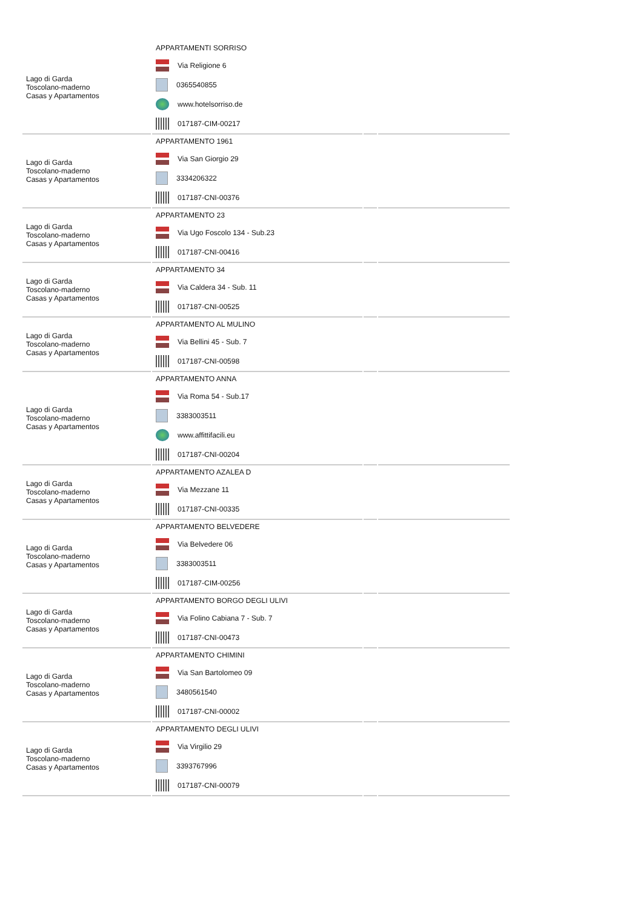| Lago di Garda Toscolano-maderno Casas y Apartamentos | APPARTAMENTI SORRISO Via Religione 6 0365540855 www.hotelsorriso.de 017187-CIM-00217 | | |
| Lago di Garda Toscolano-maderno Casas y Apartamentos | APPARTAMENTO 1961 Via San Giorgio 29 3334206322 017187-CNI-00376 | | |
| Lago di Garda Toscolano-maderno Casas y Apartamentos | APPARTAMENTO 23 Via Ugo Foscolo 134 - Sub.23 017187-CNI-00416 | | |
| Lago di Garda Toscolano-maderno Casas y Apartamentos | APPARTAMENTO 34 Via Caldera 34 - Sub. 11 017187-CNI-00525 | | |
| Lago di Garda Toscolano-maderno Casas y Apartamentos | APPARTAMENTO AL MULINO Via Bellini 45 - Sub. 7 017187-CNI-00598 | | |
| Lago di Garda Toscolano-maderno Casas y Apartamentos | APPARTAMENTO ANNA Via Roma 54 - Sub.17 3383003511 www.affittifacili.eu 017187-CNI-00204 | | |
| Lago di Garda Toscolano-maderno Casas y Apartamentos | APPARTAMENTO AZALEA D Via Mezzane 11 017187-CNI-00335 | | |
| Lago di Garda Toscolano-maderno Casas y Apartamentos | APPARTAMENTO BELVEDERE Via Belvedere 06 3383003511 017187-CIM-00256 | | |
| Lago di Garda Toscolano-maderno Casas y Apartamentos | APPARTAMENTO BORGO DEGLI ULIVI Via Folino Cabiana 7 - Sub. 7 017187-CNI-00473 | | |
| Lago di Garda Toscolano-maderno Casas y Apartamentos | APPARTAMENTO CHIMINI Via San Bartolomeo 09 3480561540 017187-CNI-00002 | | |
| Lago di Garda Toscolano-maderno Casas y Apartamentos | APPARTAMENTO DEGLI ULIVI Via Virgilio 29 3393767996 017187-CNI-00079 | | |